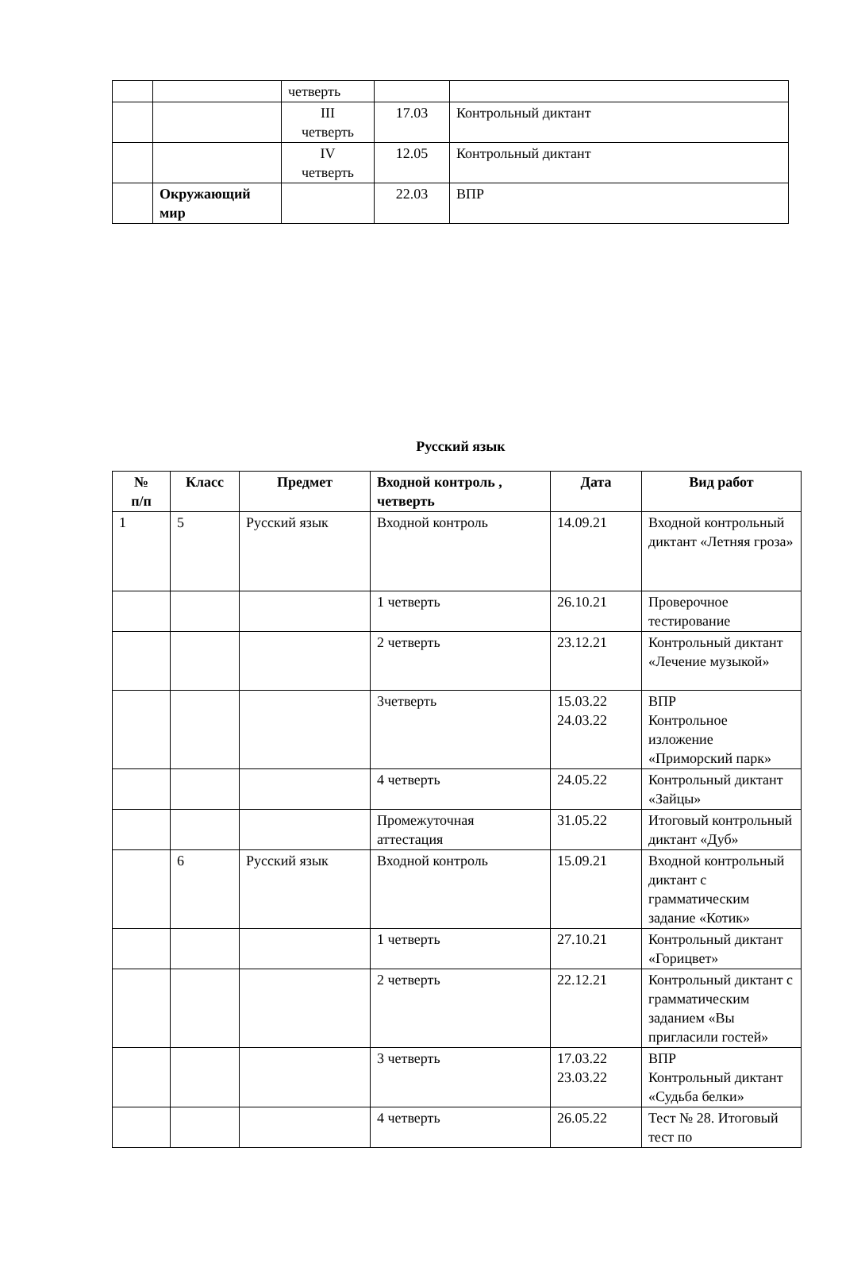| | | четверть | | |
| | | III четверть | 17.03 | Контрольный диктант |
| | | IV четверть | 12.05 | Контрольный диктант |
| | Окружающий мир | | 22.03 | ВПР |
Русский язык
| № п/п | Класс | Предмет | Входной контроль , четверть | Дата | Вид работ |
| --- | --- | --- | --- | --- | --- |
| 1 | 5 | Русский язык | Входной контроль | 14.09.21 | Входной контрольный диктант «Летняя гроза» |
| | | | 1 четверть | 26.10.21 | Проверочное тестирование |
| | | | 2 четверть | 23.12.21 | Контрольный диктант «Лечение музыкой» |
| | | | 3четверть | 15.03.22 24.03.22 | ВПР Контрольное изложение «Приморский парк» |
| | | | 4 четверть | 24.05.22 | Контрольный диктант «Зайцы» |
| | | | Промежуточная аттестация | 31.05.22 | Итоговый контрольный диктант «Дуб» |
| | 6 | Русский язык | Входной контроль | 15.09.21 | Входной контрольный диктант с грамматическим задание «Котик» |
| | | | 1 четверть | 27.10.21 | Контрольный диктант «Горицвет» |
| | | | 2 четверть | 22.12.21 | Контрольный диктант с грамматическим заданием «Вы пригласили гостей» |
| | | | 3 четверть | 17.03.22 23.03.22 | ВПР Контрольный диктант «Судьба белки» |
| | | | 4 четверть | 26.05.22 | Тест № 28. Итоговый тест по |